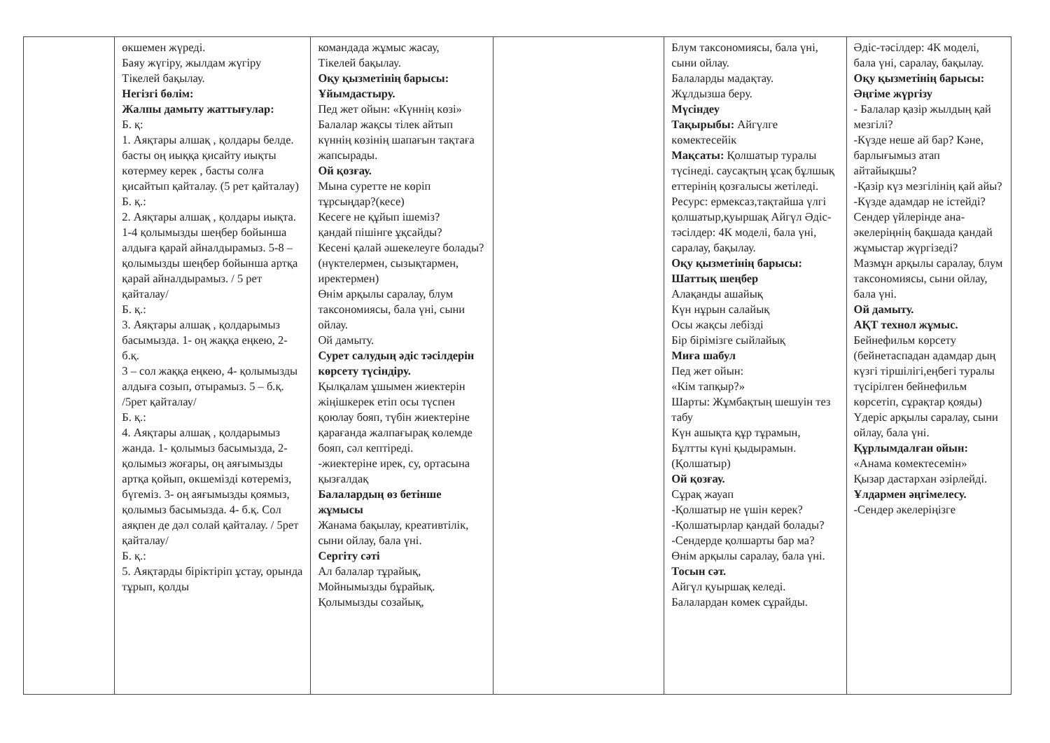| | өкшемен жүреді. Баяу жүгіру, жылдам жүгіру Тікелей бақылау. Негізгі бөлім: Жалпы дамыту жаттығулар: Б. қ: 1. Аяқтары алшақ , қолдары белде. басты оң иыққа қисайту иықты көтермеу керек , басты солға қисайтып қайталау. (5 рет қайталау) Б. қ.: 2. Аяқтары алшақ , қолдары иықта. 1-4 қолымызды шеңбер бойынша алдыға қарай айналдырамыз. 5-8 – қолымызды шеңбер бойынша артқа қарай айналдырамыз. / 5 рет қайталау/ Б. қ.: 3. Аяқтары алшақ , қолдарымыз басымызда. 1- оң жаққа еңкею, 2- б.қ. 3 – сол жаққа еңкею, 4- қолымызды алдыға созып, отырамыз. 5 – б.қ. /5рет қайталау/ Б. қ.: 4. Аяқтары алшақ , қолдарымыз жанда. 1- қолымыз басымызда, 2- қолымыз жоғары, оң аяғымызды артқа қойып, өкшемізді көтереміз, бүгеміз. 3- оң аяғымызды қоямыз, қолымыз басымызда. 4- б.қ. Сол аяқпен де дәл солай қайталау. / 5рет қайталау/ Б. қ.: 5. Аяқтарды біріктіріп ұстау, орында тұрып, қолды | командада жұмыс жасау, Тікелей бақылау. Оқу қызметінің барысы: Ұйымдастыру. Пед жет ойын: «Күннің көзі» Балалар жақсы тілек айтып күннің көзінің шапағын тақтаға жапсырады. Ой қозғау. Мына суретте не көріп тұрсыңдар?(кесе) Кесеге не құйып ішеміз? қандай пішінге ұқсайды? Кесені қалай әшекелеуге болады?(нүктелермен, сызықтармен, иректермен) Өнім арқылы саралау, блум таксономиясы, бала үні, сыни ойлау. Ой дамыту. Сурет салудың әдіс тәсілдерін көрсету түсіндіру. Қылқалам ұшымен жиектерін жіңішкерек етіп осы түспен қоюлау бояп, түбін жиектеріне қарағанда жалпағырақ көлемде бояп, сәл кептіреді. -жиектеріне ирек, су, ортасына қызғалдақ Балалардың өз бетінше жұмысы Жанама бақылау, креативтілік, сыни ойлау, бала үні. Сергіту сәті Ал балалар тұрайық, Мойнымызды бұрайық. Қолымызды созайық, | | Блум таксономиясы, бала үні, сыни ойлау. Балаларды мадақтау. Жұлдызша беру. Мүсіндеу Тақырыбы: Айгүлге көмектесейік Мақсаты: Қолшатыр туралы түсінеді. саусақтың ұсақ бұлшық еттерінің қозғалысы жетіледі. Ресурс: ермексаз,тақтайша үлгі қолшатыр,қуыршақ Айгүл Әдіс-тәсілдер: 4К моделі, бала үні, саралау, бақылау. Оқу қызметінің барысы: Шаттық шеңбер Алақанды ашайық Күн нұрын салайық Осы жақсы лебізді Бір бірімізге сыйлайық Миға шабул Пед жет ойын: «Кім тапқыр?» Шарты: Жұмбақтың шешуін тез табу Күн ашықта құр тұрамын, Бұлтты күні қыдырамын. (Қолшатыр) Ой қозғау. Сұрақ жауап -Қолшатыр не үшін керек? -Қолшатырлар қандай болады? -Сендерде қолшарты бар ма? Өнім арқылы саралау, бала үні. Тосын сәт. Айгүл қуыршақ келеді. Балалардан көмек сұрайды. | Әдіс-тәсілдер: 4К моделі, бала үні, саралау, бақылау. Оқу қызметінің барысы: Әңгіме жүргізу - Балалар қазір жылдың қай мезгілі? -Күзде неше ай бар? Кәне, барлығымыз атап айтайықшы? -Қазір күз мезгілінің қай айы? -Күзде адамдар не істейді? Сендер үйлерінде ана-әкелеріңнің бақшада қандай жұмыстар жүргізеді? Мазмұн арқылы саралау, блум таксономиясы, сыни ойлау, бала үні. Ой дамыту. АҚТ технол жұмыс. Бейнефильм көрсету (бейнетаспадан адамдар дың күзгі тіршілігі,еңбегі туралы түсірілген бейнефильм көрсетіп, сұрақтар қояды) Үдеріс арқылы саралау, сыни ойлау, бала үні. Құрлымдалған ойын: «Анама көмектесемін» Қызар дастархан әзірлейді. Ұлдармен әңгімелесу. -Сендер әкелеріңізге |